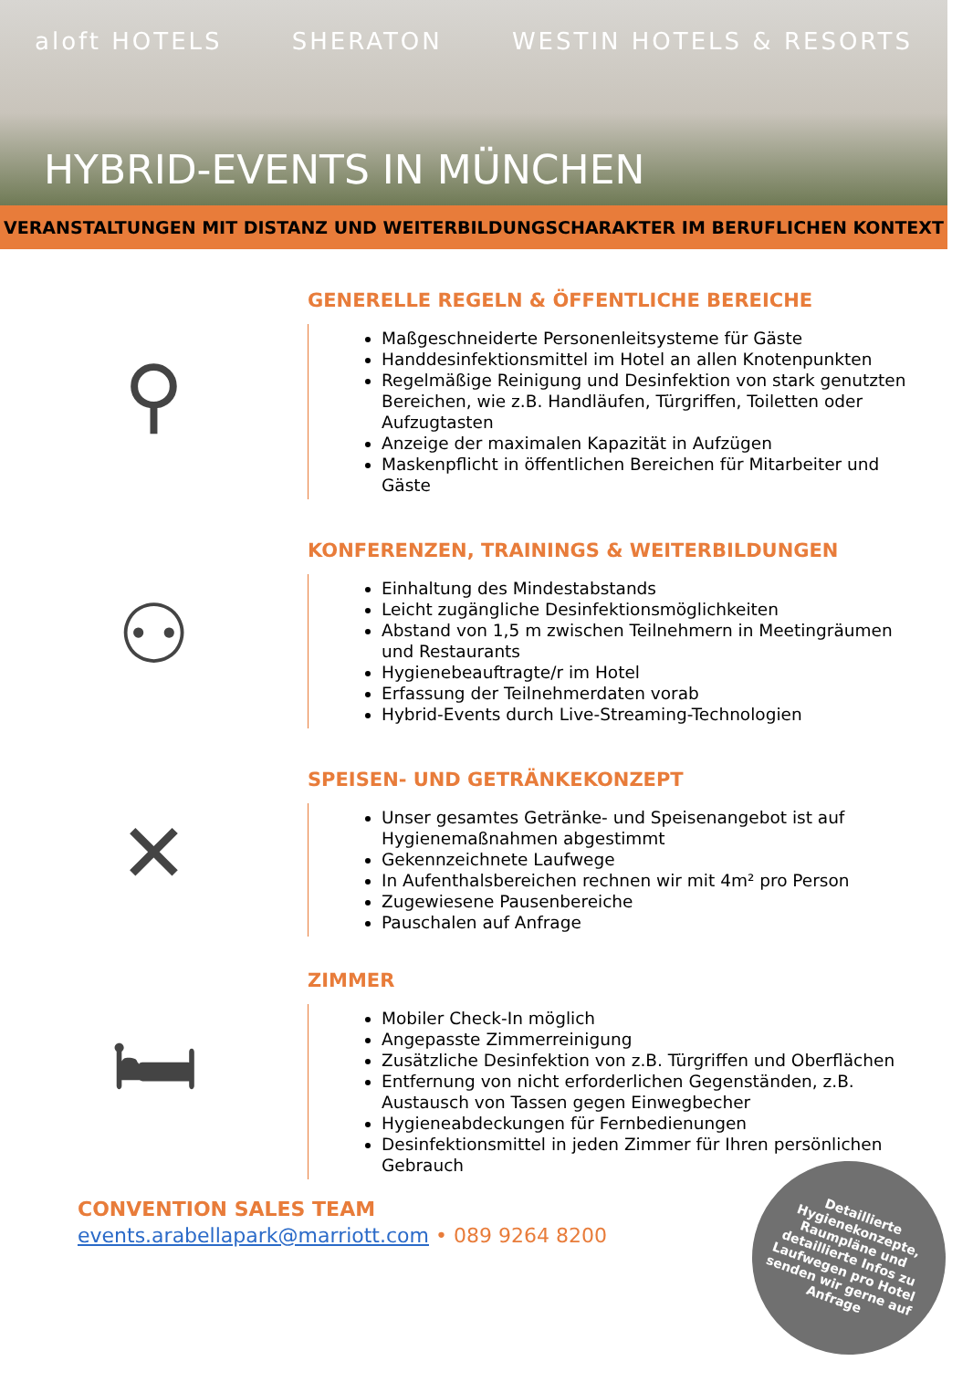aloft HOTELS SHERATON WESTIN HOTELS & RESORTS
HYBRID-EVENTS IN MÜNCHEN
VERANSTALTUNGEN MIT DISTANZ UND WEITERBILDUNGSCHARAKTER IM BERUFLICHEN KONTEXT
⚲
GENERELLE REGELN & ÖFFENTLICHE BEREICHE
Maßgeschneiderte Personenleitsysteme für Gäste
Handdesinfektionsmittel im Hotel an allen Knotenpunkten
Regelmäßige Reinigung und Desinfektion von stark genutzten Bereichen, wie z.B. Handläufen, Türgriffen, Toiletten oder Aufzugtasten
Anzeige der maximalen Kapazität in Aufzügen
Maskenpflicht in öffentlichen Bereichen für Mitarbeiter und Gäste
⚇
KONFERENZEN, TRAININGS & WEITERBILDUNGEN
Einhaltung des Mindestabstands
Leicht zugängliche Desinfektionsmöglichkeiten
Abstand von 1,5 m zwischen Teilnehmern in Meetingräumen und Restaurants
Hygienebeauftragte/r im Hotel
Erfassung der Teilnehmerdaten vorab
Hybrid-Events durch Live-Streaming-Technologien
✕
SPEISEN- UND GETRÄNKEKONZEPT
Unser gesamtes Getränke- und Speisenangebot ist auf Hygienemaßnahmen abgestimmt
Gekennzeichnete Laufwege
In Aufenthalsbereichen rechnen wir mit 4m² pro Person
Zugewiesene Pausenbereiche
Pauschalen auf Anfrage
🛏
ZIMMER
Mobiler Check-In möglich
Angepasste Zimmerreinigung
Zusätzliche Desinfektion von z.B. Türgriffen und Oberflächen
Entfernung von nicht erforderlichen Gegenständen, z.B. Austausch von Tassen gegen Einwegbecher
Hygieneabdeckungen für Fernbedienungen
Desinfektionsmittel in jeden Zimmer für Ihren persönlichen Gebrauch
CONVENTION SALES TEAM
events.arabellapark@marriott.com • 089 9264 8200
Detaillierte
Hygienekonzepte,
Raumpläne und
detaillierte Infos zu
Laufwegen pro Hotel
senden wir gerne auf
Anfrage